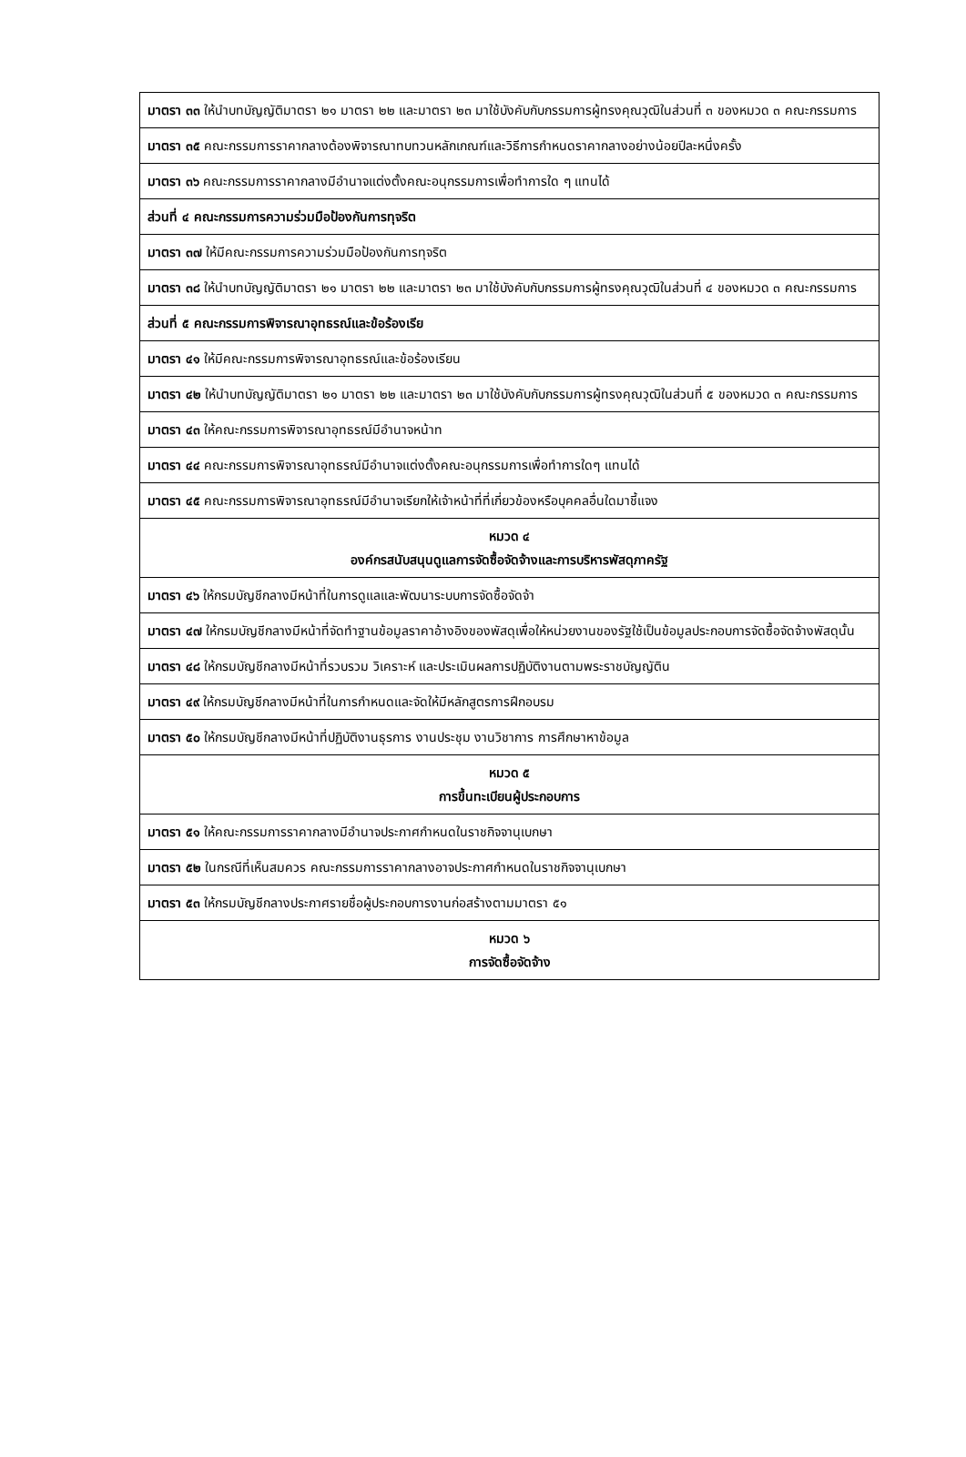| มาตรา ๓๓ ให้นำบทบัญญัติมาตรา ๒๑ มาตรา ๒๒ และมาตรา ๒๓ มาใช้บังคับกับกรรมการผู้ทรงคุณวุฒิในส่วนที่ ๓ ของหมวด ๓ คณะกรรมการ |
| มาตรา ๓๕ คณะกรรมการราคากลางต้องพิจารณาทบทวนหลักเกณฑ์และวิธีการกำหนดราคากลางอย่างน้อยปีละหนึ่งครั้ง |
| มาตรา ๓๖ คณะกรรมการราคากลางมีอำนาจแต่งตั้งคณะอนุกรรมการเพื่อทำการใด ๆ แทนได้ |
| ส่วนที่ ๔ คณะกรรมการความร่วมมือป้องกันการทุจริต |
| มาตรา ๓๗ ให้มีคณะกรรมการความร่วมมือป้องกันการทุจริต |
| มาตรา ๓๘ ให้นำบทบัญญัติมาตรา ๒๑ มาตรา ๒๒ และมาตรา ๒๓ มาใช้บังคับกับกรรมการผู้ทรงคุณวุฒิในส่วนที่ ๔ ของหมวด ๓ คณะกรรมการ |
| ส่วนที่ ๕ คณะกรรมการพิจารณาอุทธรณ์และข้อร้องเรีย |
| มาตรา ๔๑ ให้มีคณะกรรมการพิจารณาอุทธรณ์และข้อร้องเรียน |
| มาตรา ๔๒ ให้นำบทบัญญัติมาตรา ๒๑ มาตรา ๒๒ และมาตรา ๒๓ มาใช้บังคับกับกรรมการผู้ทรงคุณวุฒิในส่วนที่ ๕ ของหมวด ๓ คณะกรรมการ |
| มาตรา ๔๓ ให้คณะกรรมการพิจารณาอุทธรณ์มีอำนาจหน้าท |
| มาตรา ๔๔ คณะกรรมการพิจารณาอุทธรณ์มีอำนาจแต่งตั้งคณะอนุกรรมการเพื่อทำการใดๆ แทนได้ |
| มาตรา ๔๕ คณะกรรมการพิจารณาอุทธรณ์มีอำนาจเรียกให้เจ้าหน้าที่ที่เกี่ยวข้องหรือบุคคลอื่นใดมาชี้แจง |
| หมวด ๔ องค์กรสนับสนุนดูแลการจัดซื้อจัดจ้างและการบริหารพัสดุภาครัฐ |
| มาตรา ๔๖ ให้กรมบัญชีกลางมีหน้าที่ในการดูแลและพัฒนาระบบการจัดซื้อจัดจ้า |
| มาตรา ๔๗ ให้กรมบัญชีกลางมีหน้าที่จัดทำฐานข้อมูลราคาอ้างอิงของพัสดุเพื่อให้หน่วยงานของรัฐใช้เป็นข้อมูลประกอบการจัดซื้อจัดจ้างพัสดุนั้น |
| มาตรา ๔๘ ให้กรมบัญชีกลางมีหน้าที่รวบรวม วิเคราะห์ และประเมินผลการปฏิบัติงานตามพระราชบัญญัติน |
| มาตรา ๔๙ ให้กรมบัญชีกลางมีหน้าที่ในการกำหนดและจัดให้มีหลักสูตรการฝึกอบรม |
| มาตรา ๕๐ ให้กรมบัญชีกลางมีหน้าที่ปฏิบัติงานธุรการ งานประชุม งานวิชาการ การศึกษาหาข้อมูล |
| หมวด ๕ การขึ้นทะเบียนผู้ประกอบการ |
| มาตรา ๕๑ ให้คณะกรรมการราคากลางมีอำนาจประกาศกำหนดในราชกิจจานุเบกษา |
| มาตรา ๕๒ ในกรณีที่เห็นสมควร คณะกรรมการราคากลางอาจประกาศกำหนดในราชกิจจานุเบกษา |
| มาตรา ๕๓ ให้กรมบัญชีกลางประกาศรายชื่อผู้ประกอบการงานก่อสร้างตามมาตรา ๕๑ |
| หมวด ๖ การจัดซื้อจัดจ้าง |